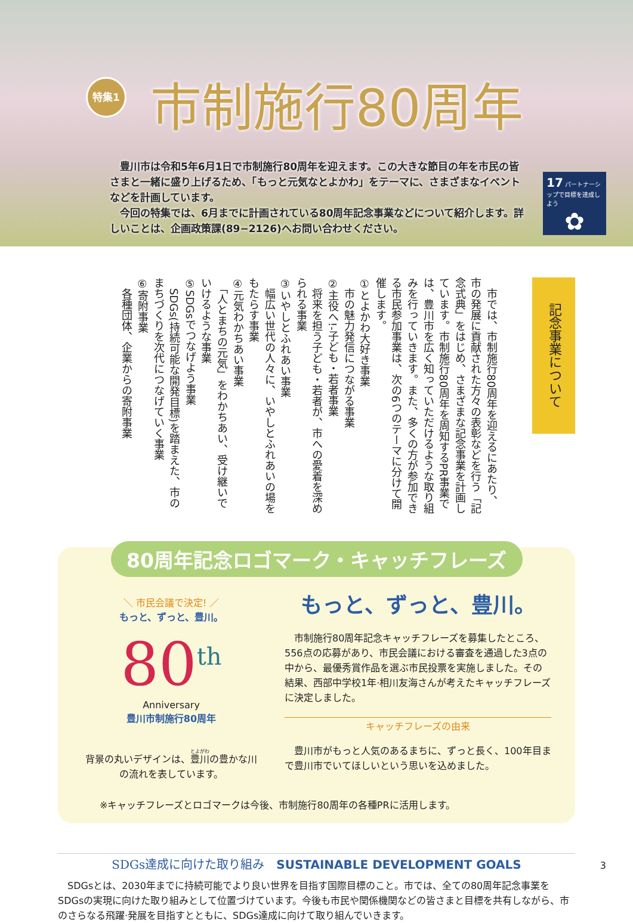特集1 市制施行80周年
　豊川市は令和5年6月1日で市制施行80周年を迎えます。この大きな節目の年を市民の皆さまと一緒に盛り上げるため、「もっと元気なとよかわ」をテーマに、さまざまなイベントなどを計画しています。
　今回の特集では、6月までに計画されている80周年記念事業などについて紹介します。詳しいことは、企画政策課(89−2126)へお問い合わせください。
17 パートナーシップで目標を達成しよう
✿
記念事業について
　市では、市制施行80周年を迎えるにあたり、市の発展に貢献された方々の表彰などを行う「記念式典」をはじめ、さまざまな記念事業を計画しています。市制施行80周年を周知するPR事業では、豊川市を広く知っていただけるような取り組みを行っていきます。また、多くの方が参加できる市民参加事業は、次の6つのテーマに分けて開催します。
①とよかわ大好き事業
　市の魅力発信につながる事業
②主役へ!-子ども・若者事業
　将来を担う子ども・若者が、市への愛着を深められる事業
③いやしとふれあい事業
　幅広い世代の人々に、いやしとふれあいの場をもたらす事業
④元気わかちあい事業
　「人とまちの元気」をわかちあい、受け継いでいけるような事業
⑤SDGsでつなげよう事業
　SDGs(持続可能な開発目標)を踏まえた、市のまちづくりを次代につなげていく事業
⑥寄附事業
　各種団体、企業からの寄附事業
80周年記念ロゴマーク・キャッチフレーズ
＼ 市民会議で決定! ／
もっと、ずっと、豊川。
80<sup>th</sup>
Anniversary
豊川市制施行80周年
背景の丸いデザインは、豊川の豊かな川の流れを表しています。
もっと、ずっと、豊川。
　市制施行80周年記念キャッチフレーズを募集したところ、556点の応募があり、市民会議における審査を通過した3点の中から、最優秀賞作品を選ぶ市民投票を実施しました。その結果、西部中学校1年·相川友海さんが考えたキャッチフレーズに決定しました。
キャッチフレーズの由来
　豊川市がもっと人気のあるまちに、ずっと長く、100年目まで豊川市でいてほしいという思いを込めました。
※キャッチフレーズとロゴマークは今後、市制施行80周年の各種PRに活用します。
SDGs達成に向けた取り組み　SUSTAINABLE DEVELOPMENT GOALS
　SDGsとは、2030年までに持続可能でより良い世界を目指す国際目標のこと。市では、全ての80周年記念事業をSDGsの実現に向けた取り組みとして位置づけています。今後も市民や関係機関などの皆さまと目標を共有しながら、市のさらなる飛躍·発展を目指すとともに、SDGs達成に向けて取り組んでいきます。
3